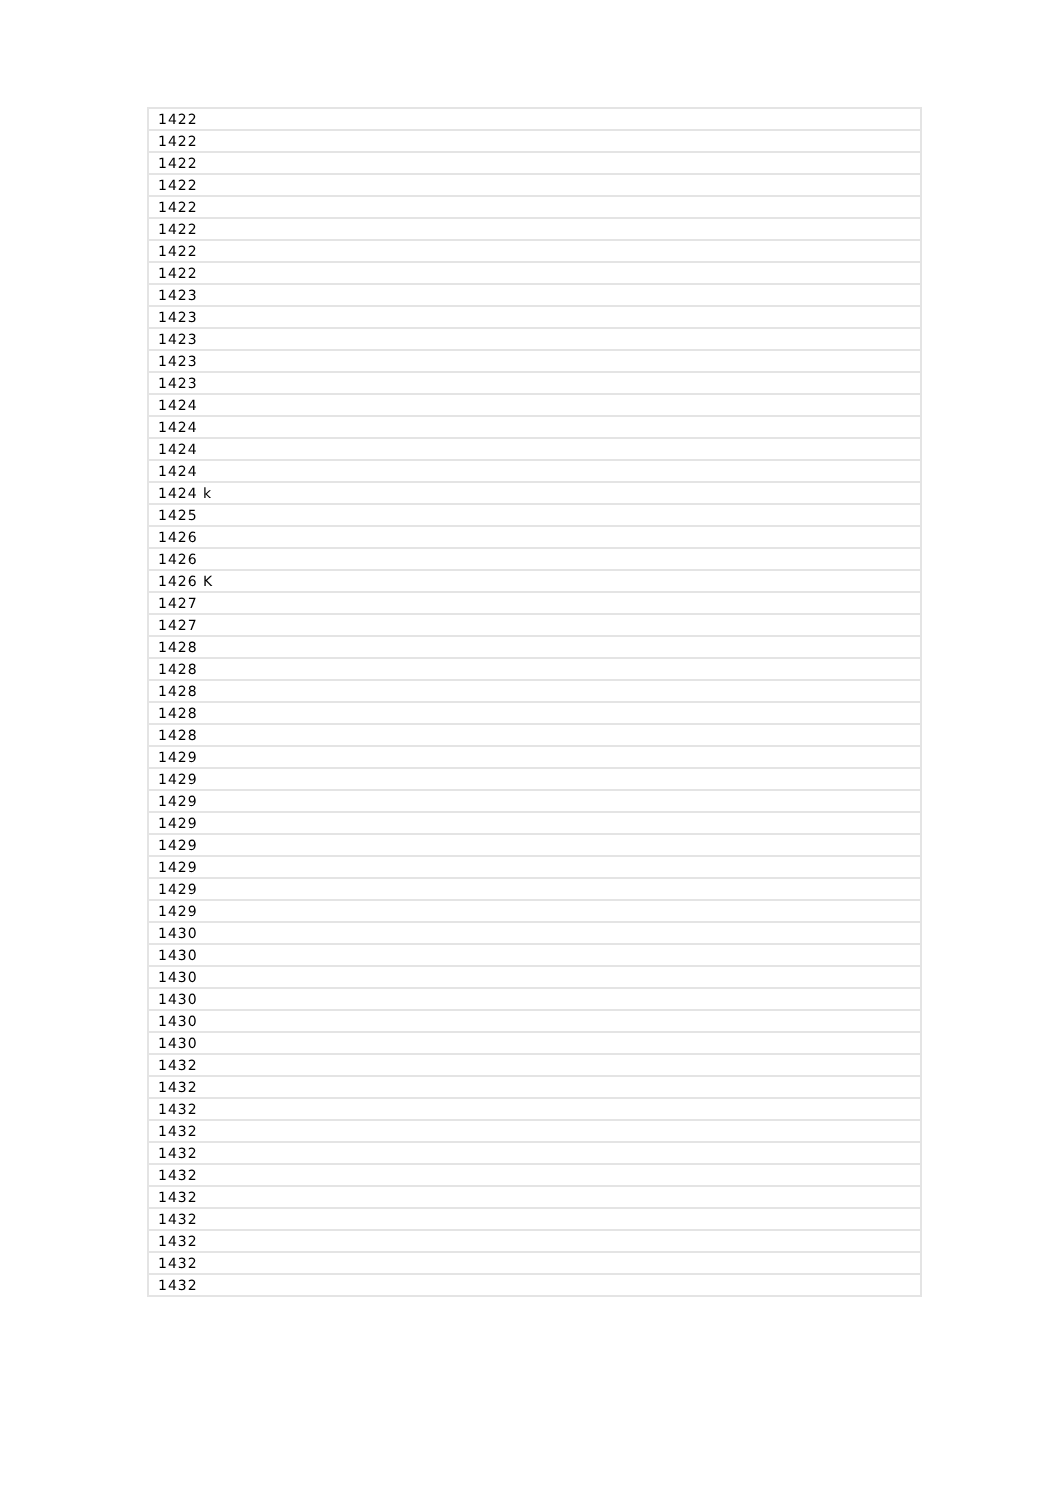| 1422 |
| 1422 |
| 1422 |
| 1422 |
| 1422 |
| 1422 |
| 1422 |
| 1422 |
| 1423 |
| 1423 |
| 1423 |
| 1423 |
| 1423 |
| 1424 |
| 1424 |
| 1424 |
| 1424 |
| 1424 k |
| 1425 |
| 1426 |
| 1426 |
| 1426 K |
| 1427 |
| 1427 |
| 1428 |
| 1428 |
| 1428 |
| 1428 |
| 1428 |
| 1429 |
| 1429 |
| 1429 |
| 1429 |
| 1429 |
| 1429 |
| 1429 |
| 1429 |
| 1430 |
| 1430 |
| 1430 |
| 1430 |
| 1430 |
| 1430 |
| 1432 |
| 1432 |
| 1432 |
| 1432 |
| 1432 |
| 1432 |
| 1432 |
| 1432 |
| 1432 |
| 1432 |
| 1432 |